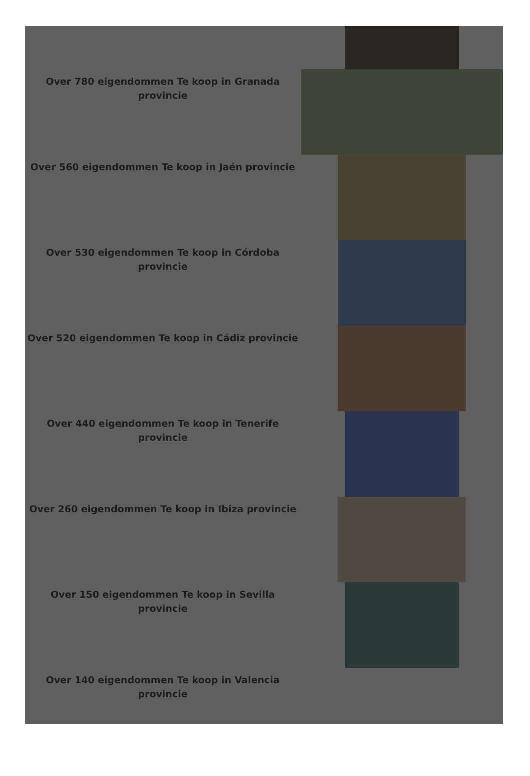Over 780 eigendommen Te koop in Granada provincie
Over 560 eigendommen Te koop in Jaén provincie
Over 530 eigendommen Te koop in Córdoba provincie
Over 520 eigendommen Te koop in Cádiz provincie
Over 440 eigendommen Te koop in Tenerife provincie
Over 260 eigendommen Te koop in Ibiza provincie
Over 150 eigendommen Te koop in Sevilla provincie
Over 140 eigendommen Te koop in Valencia provincie